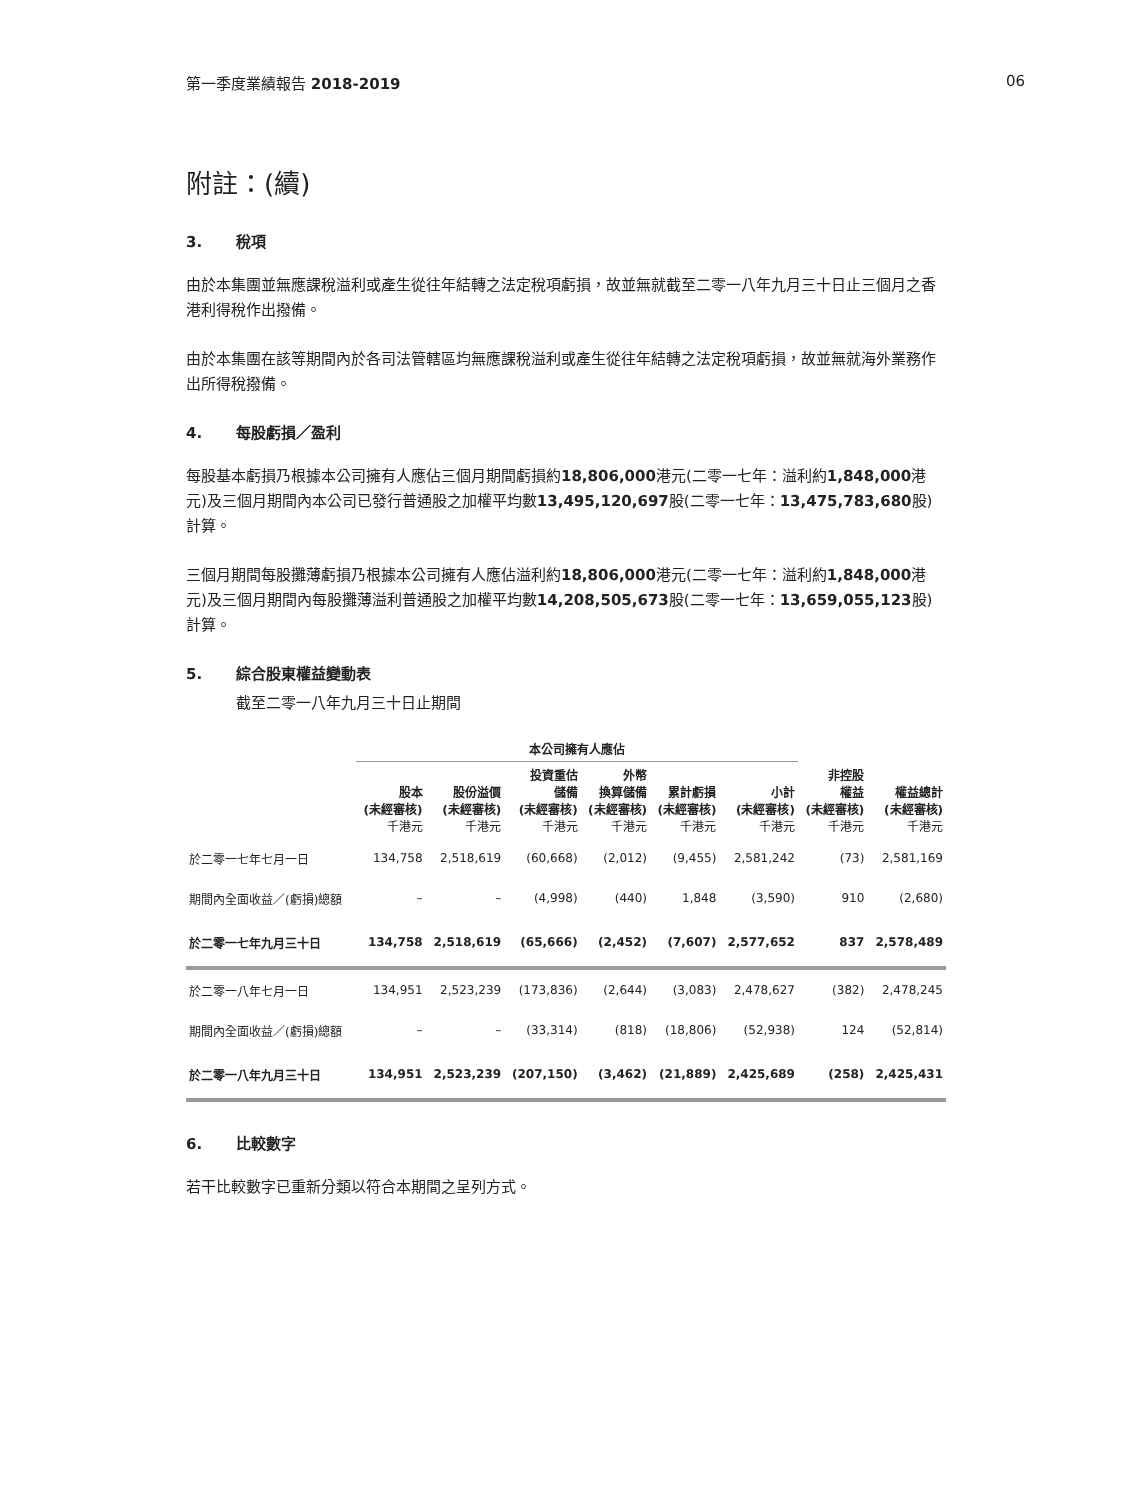第一季度業績報告 2018-2019 06
附註：(續)
3. 稅項
由於本集團並無應課稅溢利或產生從往年結轉之法定稅項虧損，故並無就截至二零一八年九月三十日止三個月之香港利得稅作出撥備。
由於本集團在該等期間內於各司法管轄區均無應課稅溢利或產生從往年結轉之法定稅項虧損，故並無就海外業務作出所得稅撥備。
4. 每股虧損／盈利
每股基本虧損乃根據本公司擁有人應佔三個月期間虧損約18,806,000港元(二零一七年：溢利約1,848,000港元)及三個月期間內本公司已發行普通股之加權平均數13,495,120,697股(二零一七年：13,475,783,680股)計算。
三個月期間每股攤薄虧損乃根據本公司擁有人應佔溢利約18,806,000港元(二零一七年：溢利約1,848,000港元)及三個月期間內每股攤薄溢利普通股之加權平均數14,208,505,673股(二零一七年：13,659,055,123股)計算。
5. 綜合股東權益變動表
截至二零一八年九月三十日止期間
| | 本公司擁有人應佔 | | | | | | | |
| --- | --- | --- | --- | --- | --- | --- | --- | --- |
| | 股本 (未經審核) 千港元 | 股份溢價 (未經審核) 千港元 | 投資重估 儲備 (未經審核) 千港元 | 外幣 換算儲備 (未經審核) 千港元 | 累計虧損 (未經審核) 千港元 | 小計 (未經審核) 千港元 | 非控股 權益 (未經審核) 千港元 | 權益總計 (未經審核) 千港元 |
| 於二零一七年七月一日 | 134,758 | 2,518,619 | (60,668) | (2,012) | (9,455) | 2,581,242 | (73) | 2,581,169 |
| 期間內全面收益／(虧損)總額 | – | – | (4,998) | (440) | 1,848 | (3,590) | 910 | (2,680) |
| 於二零一七年九月三十日 | 134,758 | 2,518,619 | (65,666) | (2,452) | (7,607) | 2,577,652 | 837 | 2,578,489 |
| 於二零一八年七月一日 | 134,951 | 2,523,239 | (173,836) | (2,644) | (3,083) | 2,478,627 | (382) | 2,478,245 |
| 期間內全面收益／(虧損)總額 | – | – | (33,314) | (818) | (18,806) | (52,938) | 124 | (52,814) |
| 於二零一八年九月三十日 | 134,951 | 2,523,239 | (207,150) | (3,462) | (21,889) | 2,425,689 | (258) | 2,425,431 |
6. 比較數字
若干比較數字已重新分類以符合本期間之呈列方式。